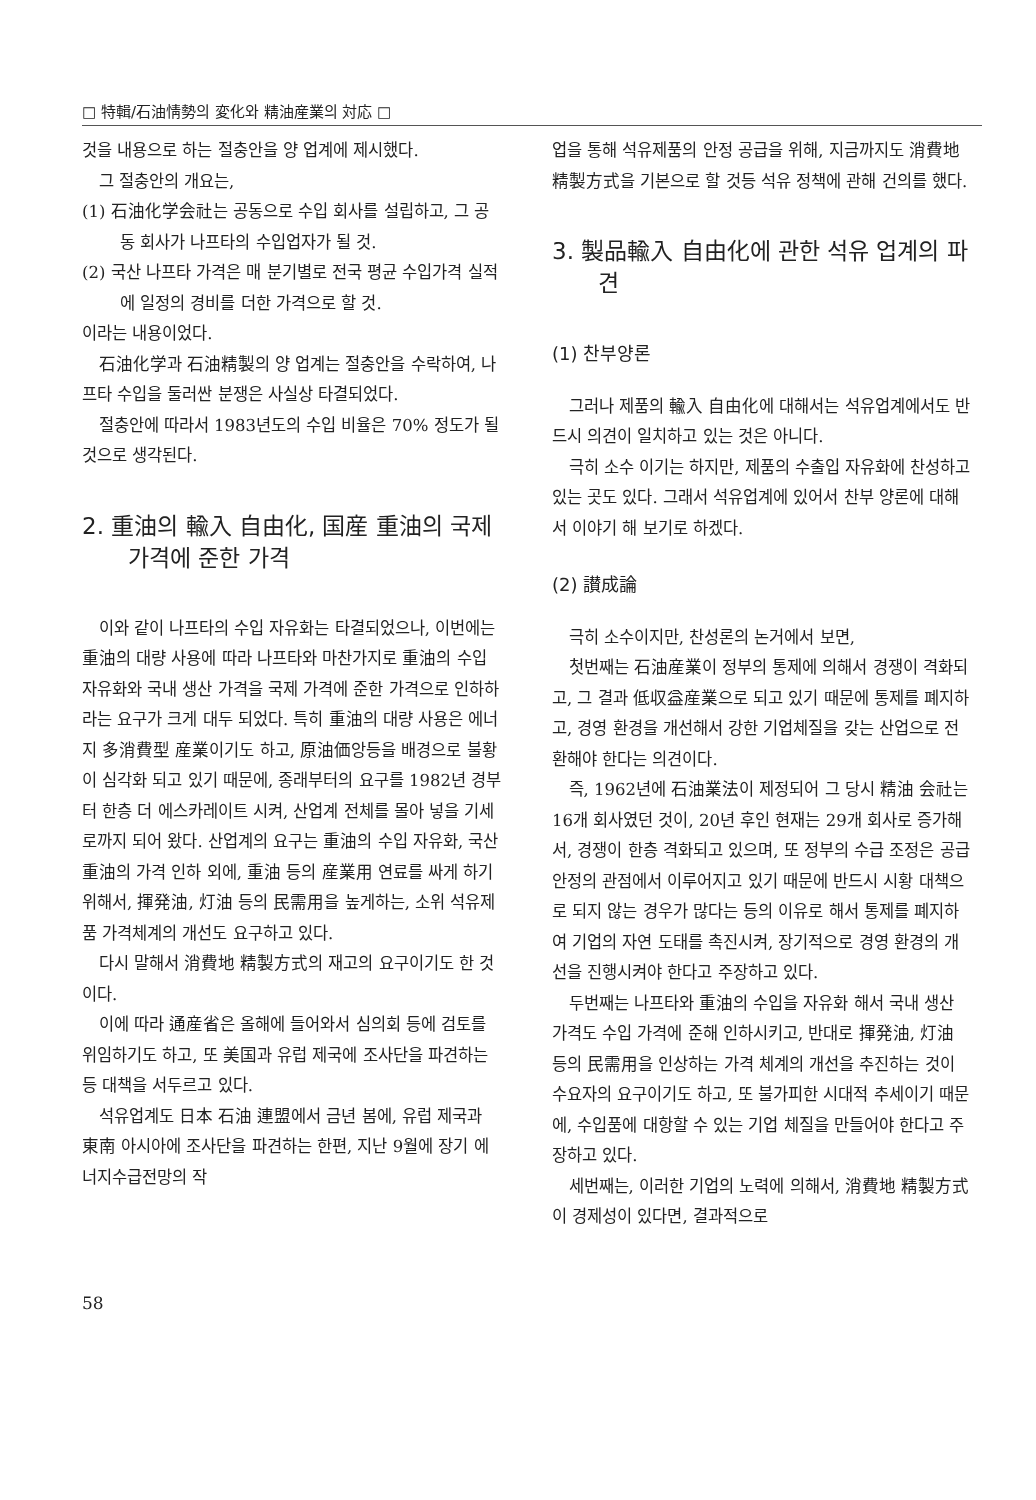□ 特輯/石油情勢의 変化와 精油産業의 対応 □
것을 내용으로 하는 절충안을 양 업계에 제시했다.
그 절충안의 개요는,
(1) 石油化学会社는 공동으로 수입 회사를 설립하고, 그 공동 회사가 나프타의 수입업자가 될 것.
(2) 국산 나프타 가격은 매 분기별로 전국 평균 수입가격 실적에 일정의 경비를 더한 가격으로 할 것.
이라는 내용이었다.
石油化学과 石油精製의 양 업계는 절충안을 수락하여, 나프타 수입을 둘러싼 분쟁은 사실상 타결되었다.
절충안에 따라서 1983년도의 수입 비율은 70% 정도가 될 것으로 생각된다.
2. 重油의 輸入 自由化, 国産 重油의 국제 가격에 준한 가격
이와 같이 나프타의 수입 자유화는 타결되었으나, 이번에는 重油의 대량 사용에 따라 나프타와 마찬가지로 重油의 수입 자유화와 국내 생산 가격을 국제 가격에 준한 가격으로 인하하라는 요구가 크게 대두 되었다. 특히 重油의 대량 사용은 에너지 多消費型 産業이기도 하고, 原油価앙등을 배경으로 불황이 심각화 되고 있기 때문에, 종래부터의 요구를 1982년 경부터 한층 더 에스카레이트 시켜, 산업계 전체를 몰아 넣을 기세로까지 되어 왔다. 산업계의 요구는 重油의 수입 자유화, 국산 重油의 가격 인하 외에, 重油 등의 産業用 연료를 싸게 하기 위해서, 揮発油, 灯油 등의 民需用을 높게하는, 소위 석유제품 가격체계의 개선도 요구하고 있다.
다시 말해서 消費地 精製方式의 재고의 요구이기도 한 것이다.
이에 따라 通産省은 올해에 들어와서 심의회 등에 검토를 위임하기도 하고, 또 美国과 유럽 제국에 조사단을 파견하는 등 대책을 서두르고 있다.
석유업계도 日本 石油 連盟에서 금년 봄에, 유럽 제국과 東南 아시아에 조사단을 파견하는 한편, 지난 9월에 장기 에너지수급전망의 작
업을 통해 석유제품의 안정 공급을 위해, 지금까지도 消費地 精製方式을 기본으로 할 것등 석유 정책에 관해 건의를 했다.
3. 製品輸入 自由化에 관한 석유 업계의 파견
(1) 찬부양론
그러나 제품의 輸入 自由化에 대해서는 석유업계에서도 반드시 의견이 일치하고 있는 것은 아니다.
극히 소수 이기는 하지만, 제품의 수출입 자유화에 찬성하고 있는 곳도 있다. 그래서 석유업계에 있어서 찬부 양론에 대해서 이야기 해 보기로 하겠다.
(2) 讃成論
극히 소수이지만, 찬성론의 논거에서 보면,
첫번째는 石油産業이 정부의 통제에 의해서 경쟁이 격화되고, 그 결과 低収益産業으로 되고 있기 때문에 통제를 폐지하고, 경영 환경을 개선해서 강한 기업체질을 갖는 산업으로 전환해야 한다는 의견이다.
즉, 1962년에 石油業法이 제정되어 그 당시 精油 会社는 16개 회사였던 것이, 20년 후인 현재는 29개 회사로 증가해서, 경쟁이 한층 격화되고 있으며, 또 정부의 수급 조정은 공급 안정의 관점에서 이루어지고 있기 때문에 반드시 시황 대책으로 되지 않는 경우가 많다는 등의 이유로 해서 통제를 폐지하여 기업의 자연 도태를 촉진시켜, 장기적으로 경영 환경의 개선을 진행시켜야 한다고 주장하고 있다.
두번째는 나프타와 重油의 수입을 자유화 해서 국내 생산 가격도 수입 가격에 준해 인하시키고, 반대로 揮発油, 灯油 등의 民需用을 인상하는 가격 체계의 개선을 추진하는 것이 수요자의 요구이기도 하고, 또 불가피한 시대적 추세이기 때문에, 수입품에 대항할 수 있는 기업 체질을 만들어야 한다고 주장하고 있다.
세번째는, 이러한 기업의 노력에 의해서, 消費地 精製方式이 경제성이 있다면, 결과적으로
58